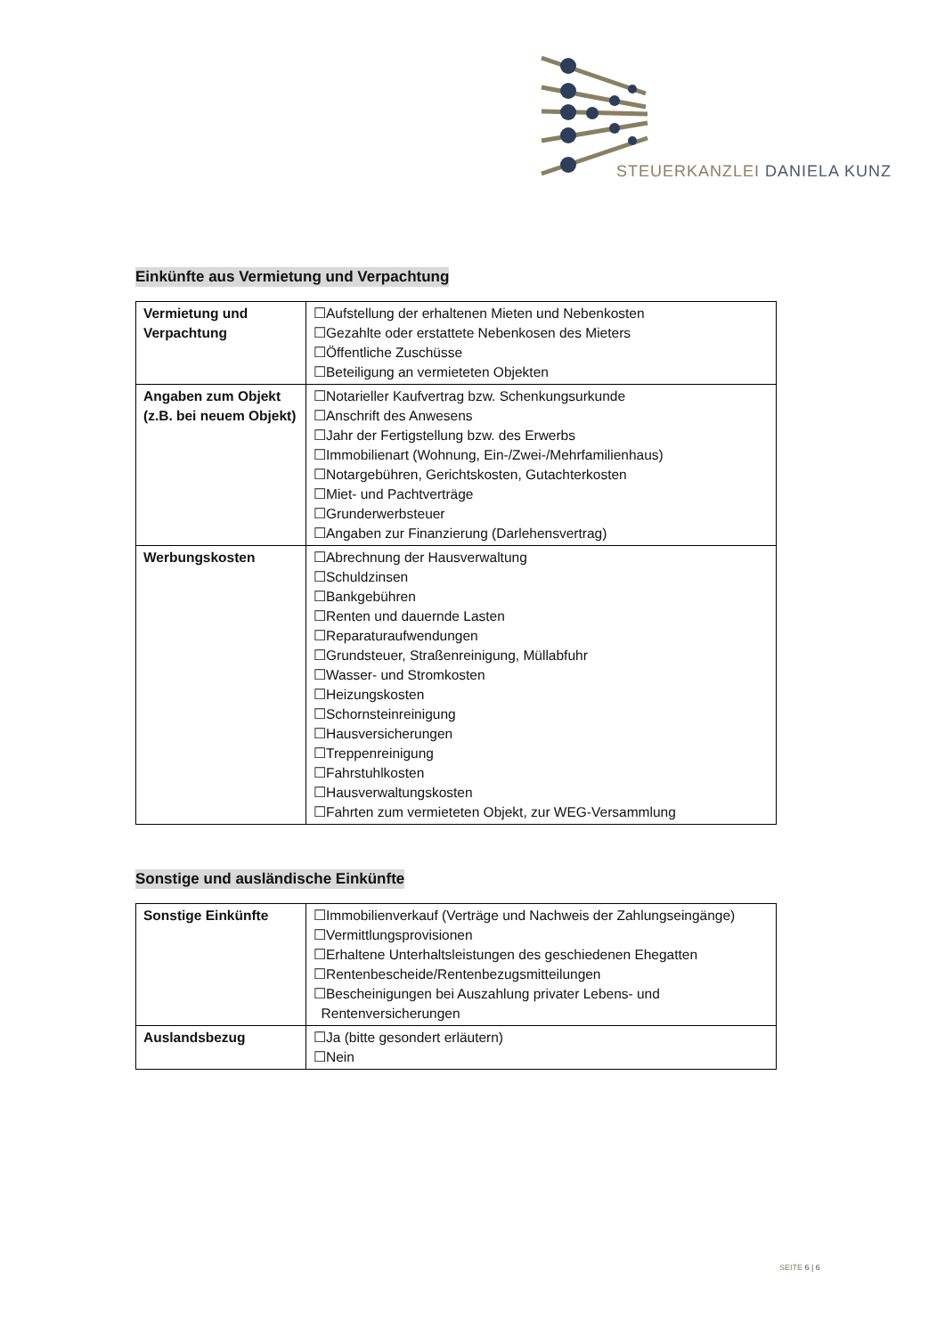STEUERKANZLEI DANIELA KUNZ
Einkünfte aus Vermietung und Verpachtung
| Vermietung und Verpachtung | ☐Aufstellung der erhaltenen Mieten und Nebenkosten ☐Gezahlte oder erstattete Nebenkosen des Mieters ☐Öffentliche Zuschüsse ☐Beteiligung an vermieteten Objekten |
| Angaben zum Objekt (z.B. bei neuem Objekt) | ☐Notarieller Kaufvertrag bzw. Schenkungsurkunde ☐Anschrift des Anwesens ☐Jahr der Fertigstellung bzw. des Erwerbs ☐Immobilienart (Wohnung, Ein-/Zwei-/Mehrfamilienhaus) ☐Notargebühren, Gerichtskosten, Gutachterkosten ☐Miet- und Pachtverträge ☐Grunderwerbsteuer ☐Angaben zur Finanzierung (Darlehensvertrag) |
| Werbungskosten | ☐Abrechnung der Hausverwaltung ☐Schuldzinsen ☐Bankgebühren ☐Renten und dauernde Lasten ☐Reparaturaufwendungen ☐Grundsteuer, Straßenreinigung, Müllabfuhr ☐Wasser- und Stromkosten ☐Heizungskosten ☐Schornsteinreinigung ☐Hausversicherungen ☐Treppenreinigung ☐Fahrstuhlkosten ☐Hausverwaltungskosten ☐Fahrten zum vermieteten Objekt, zur WEG-Versammlung |
Sonstige und ausländische Einkünfte
| Sonstige Einkünfte | ☐Immobilienverkauf (Verträge und Nachweis der Zahlungseingänge) ☐Vermittlungsprovisionen ☐Erhaltene Unterhaltsleistungen des geschiedenen Ehegatten ☐Rentenbescheide/Rentenbezugsmitteilungen ☐Bescheinigungen bei Auszahlung privater Lebens- und Rentenversicherungen |
| Auslandsbezug | ☐Ja (bitte gesondert erläutern) ☐Nein |
SEITE 6 | 6